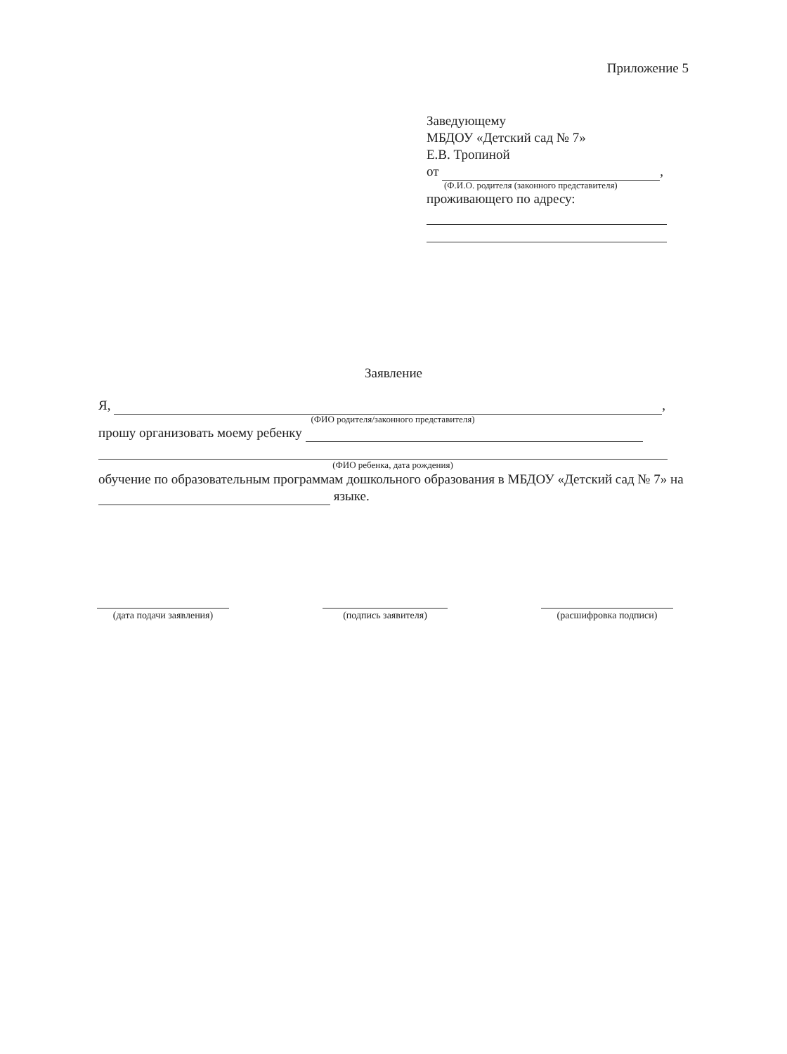Приложение 5
Заведующему
МБДОУ «Детский сад № 7»
Е.В. Тропиной
от ,
(Ф.И.О. родителя (законного представителя)
проживающего по адресу:
Заявление
Я, ,
(ФИО родителя/законного представителя)
прошу организовать моему ребенку
(ФИО ребенка, дата рождения)
обучение по образовательным программам дошкольного образования в МБДОУ «Детский сад № 7» на языке.
(дата подачи заявления)
(подпись заявителя) (расшифровка подписи)